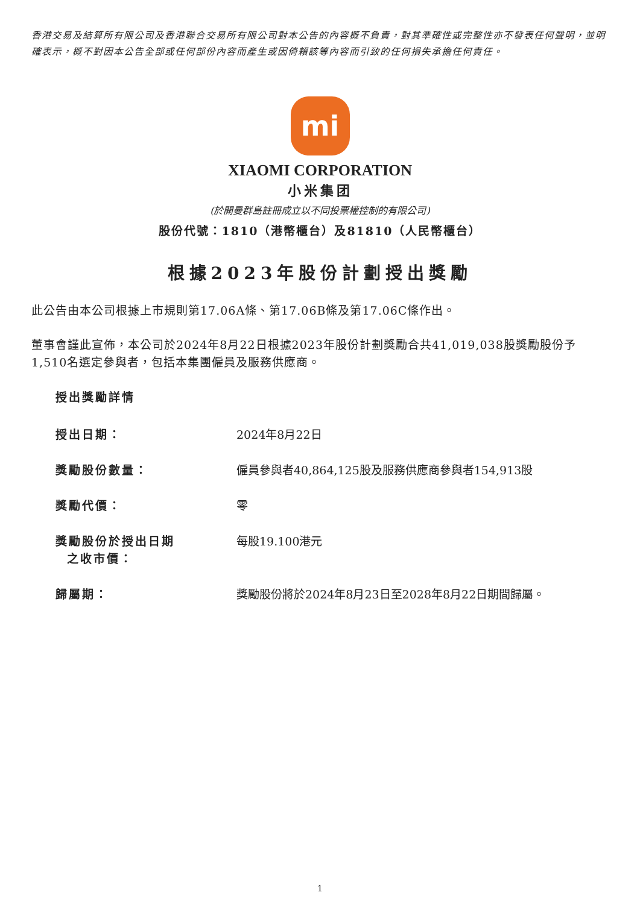香港交易及結算所有限公司及香港聯合交易所有限公司對本公告的內容概不負責，對其準確性或完整性亦不發表任何聲明，並明確表示，概不對因本公告全部或任何部份內容而產生或因倚賴該等內容而引致的任何損失承擔任何責任。
mi
XIAOMI CORPORATION
小米集团
(於開曼群島註冊成立以不同投票權控制的有限公司)
股份代號：1810（港幣櫃台）及81810（人民幣櫃台）
根據2023年股份計劃授出獎勵
此公告由本公司根據上市規則第17.06A條、第17.06B條及第17.06C條作出。
董事會謹此宣佈，本公司於2024年8月22日根據2023年股份計劃獎勵合共41,019,038股獎勵股份予1,510名選定參與者，包括本集團僱員及服務供應商。
授出獎勵詳情
| 授出日期： | 2024年8月22日 |
| 獎勵股份數量： | 僱員參與者40,864,125股及服務供應商參與者154,913股 |
| 獎勵代價： | 零 |
| 獎勵股份於授出日期 之收市價： | 每股19.100港元 |
| 歸屬期： | 獎勵股份將於2024年8月23日至2028年8月22日期間歸屬。 |
1